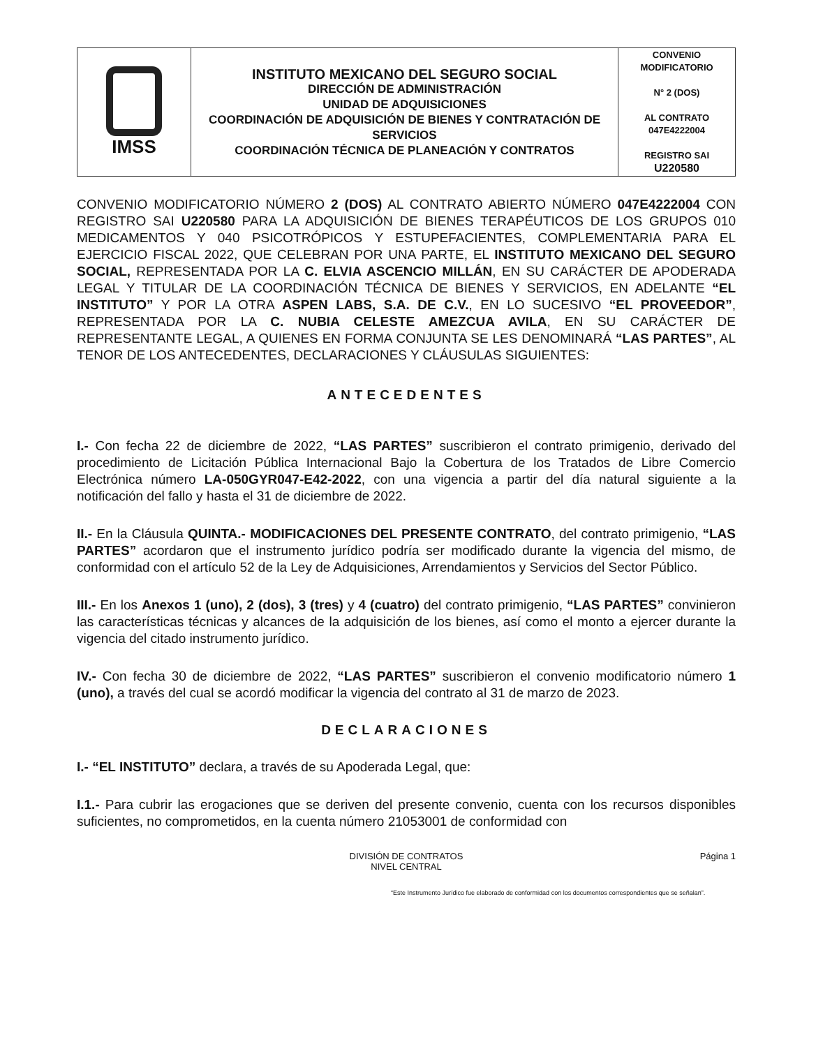| IMSS | INSTITUTO MEXICANO DEL SEGURO SOCIAL DIRECCIÓN DE ADMINISTRACIÓN UNIDAD DE ADQUISICIONES COORDINACIÓN DE ADQUISICIÓN DE BIENES Y CONTRATACIÓN DE SERVICIOS COORDINACIÓN TÉCNICA DE PLANEACIÓN Y CONTRATOS | CONVENIO MODIFICATORIO N° 2 (DOS) AL CONTRATO 047E4222004 REGISTRO SAI U220580 |
CONVENIO MODIFICATORIO NÚMERO 2 (DOS) AL CONTRATO ABIERTO NÚMERO 047E4222004 CON REGISTRO SAI U220580 PARA LA ADQUISICIÓN DE BIENES TERAPÉUTICOS DE LOS GRUPOS 010 MEDICAMENTOS Y 040 PSICOTRÓPICOS Y ESTUPEFACIENTES, COMPLEMENTARIA PARA EL EJERCICIO FISCAL 2022, QUE CELEBRAN POR UNA PARTE, EL INSTITUTO MEXICANO DEL SEGURO SOCIAL, REPRESENTADA POR LA C. ELVIA ASCENCIO MILLÁN, EN SU CARÁCTER DE APODERADA LEGAL Y TITULAR DE LA COORDINACIÓN TÉCNICA DE BIENES Y SERVICIOS, EN ADELANTE “EL INSTITUTO” Y POR LA OTRA ASPEN LABS, S.A. DE C.V., EN LO SUCESIVO “EL PROVEEDOR”, REPRESENTADA POR LA C. NUBIA CELESTE AMEZCUA AVILA, EN SU CARÁCTER DE REPRESENTANTE LEGAL, A QUIENES EN FORMA CONJUNTA SE LES DENOMINARÁ “LAS PARTES”, AL TENOR DE LOS ANTECEDENTES, DECLARACIONES Y CLÁUSULAS SIGUIENTES:
ANTECEDENTES
I.- Con fecha 22 de diciembre de 2022, “LAS PARTES” suscribieron el contrato primigenio, derivado del procedimiento de Licitación Pública Internacional Bajo la Cobertura de los Tratados de Libre Comercio Electrónica número LA-050GYR047-E42-2022, con una vigencia a partir del día natural siguiente a la notificación del fallo y hasta el 31 de diciembre de 2022.
II.- En la Cláusula QUINTA.- MODIFICACIONES DEL PRESENTE CONTRATO, del contrato primigenio, “LAS PARTES” acordaron que el instrumento jurídico podría ser modificado durante la vigencia del mismo, de conformidad con el artículo 52 de la Ley de Adquisiciones, Arrendamientos y Servicios del Sector Público.
III.- En los Anexos 1 (uno), 2 (dos), 3 (tres) y 4 (cuatro) del contrato primigenio, “LAS PARTES” convinieron las características técnicas y alcances de la adquisición de los bienes, así como el monto a ejercer durante la vigencia del citado instrumento jurídico.
IV.- Con fecha 30 de diciembre de 2022, “LAS PARTES” suscribieron el convenio modificatorio número 1 (uno), a través del cual se acordó modificar la vigencia del contrato al 31 de marzo de 2023.
DECLARACIONES
I.- “EL INSTITUTO” declara, a través de su Apoderada Legal, que:
I.1.- Para cubrir las erogaciones que se deriven del presente convenio, cuenta con los recursos disponibles suficientes, no comprometidos, en la cuenta número 21053001 de conformidad con
DIVISIÓN DE CONTRATOS
NIVEL CENTRAL
Página 1
“Este Instrumento Jurídico fue elaborado de conformidad con los documentos correspondientes que se señalan”.